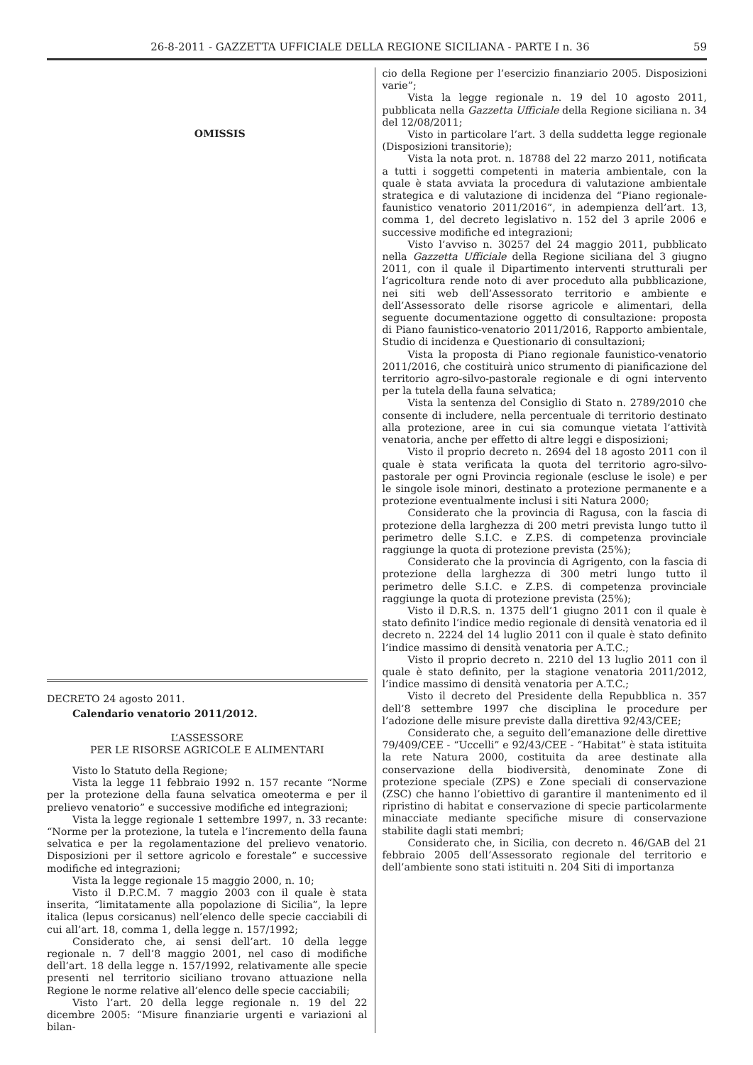26-8-2011 - GAZZETTA UFFICIALE DELLA REGIONE SICILIANA - PARTE I n. 36 59
OMISSIS
DECRETO 24 agosto 2011.
Calendario venatorio 2011/2012.
L’ASSESSORE
PER LE RISORSE AGRICOLE E ALIMENTARI
Visto lo Statuto della Regione;
Vista la legge 11 febbraio 1992 n. 157 recante “Norme per la protezione della fauna selvatica omeoterma e per il prelievo venatorio” e successive modifiche ed integrazioni;
Vista la legge regionale 1 settembre 1997, n. 33 recante: “Norme per la protezione, la tutela e l’incremento della fauna selvatica e per la regolamentazione del prelievo venatorio. Disposizioni per il settore agricolo e forestale” e successive modifiche ed integrazioni;
Vista la legge regionale 15 maggio 2000, n. 10;
Visto il D.P.C.M. 7 maggio 2003 con il quale è stata inserita, “limitatamente alla popolazione di Sicilia”, la lepre italica (lepus corsicanus) nell’elenco delle specie cacciabili di cui all’art. 18, comma 1, della legge n. 157/1992;
Considerato che, ai sensi dell’art. 10 della legge regionale n. 7 dell’8 maggio 2001, nel caso di modifiche dell’art. 18 della legge n. 157/1992, relativamente alle specie presenti nel territorio siciliano trovano attuazione nella Regione le norme relative all’elenco delle specie cacciabili;
Visto l’art. 20 della legge regionale n. 19 del 22 dicembre 2005: “Misure finanziarie urgenti e variazioni al bilan-
cio della Regione per l’esercizio finanziario 2005. Disposizioni varie”;
Vista la legge regionale n. 19 del 10 agosto 2011, pubblicata nella Gazzetta Ufficiale della Regione siciliana n. 34 del 12/08/2011;
Visto in particolare l’art. 3 della suddetta legge regionale (Disposizioni transitorie);
Vista la nota prot. n. 18788 del 22 marzo 2011, notificata a tutti i soggetti competenti in materia ambientale, con la quale è stata avviata la procedura di valutazione ambientale strategica e di valutazione di incidenza del “Piano regionale-faunistico venatorio 2011/2016”, in adempienza dell’art. 13, comma 1, del decreto legislativo n. 152 del 3 aprile 2006 e successive modifiche ed integrazioni;
Visto l’avviso n. 30257 del 24 maggio 2011, pubblicato nella Gazzetta Ufficiale della Regione siciliana del 3 giugno 2011, con il quale il Dipartimento interventi strutturali per l’agricoltura rende noto di aver proceduto alla pubblicazione, nei siti web dell’Assessorato territorio e ambiente e dell’Assessorato delle risorse agricole e alimentari, della seguente documentazione oggetto di consultazione: proposta di Piano faunistico-venatorio 2011/2016, Rapporto ambientale, Studio di incidenza e Questionario di consultazioni;
Vista la proposta di Piano regionale faunistico-venatorio 2011/2016, che costituirà unico strumento di pianificazione del territorio agro-silvo-pastorale regionale e di ogni intervento per la tutela della fauna selvatica;
Vista la sentenza del Consiglio di Stato n. 2789/2010 che consente di includere, nella percentuale di territorio destinato alla protezione, aree in cui sia comunque vietata l’attività venatoria, anche per effetto di altre leggi e disposizioni;
Visto il proprio decreto n. 2694 del 18 agosto 2011 con il quale è stata verificata la quota del territorio agro-silvo-pastorale per ogni Provincia regionale (escluse le isole) e per le singole isole minori, destinato a protezione permanente e a protezione eventualmente inclusi i siti Natura 2000;
Considerato che la provincia di Ragusa, con la fascia di protezione della larghezza di 200 metri prevista lungo tutto il perimetro delle S.I.C. e Z.P.S. di competenza provinciale raggiunge la quota di protezione prevista (25%);
Considerato che la provincia di Agrigento, con la fascia di protezione della larghezza di 300 metri lungo tutto il perimetro delle S.I.C. e Z.P.S. di competenza provinciale raggiunge la quota di protezione prevista (25%);
Visto il D.R.S. n. 1375 dell’1 giugno 2011 con il quale è stato definito l’indice medio regionale di densità venatoria ed il decreto n. 2224 del 14 luglio 2011 con il quale è stato definito l’indice massimo di densità venatoria per A.T.C.;
Visto il proprio decreto n. 2210 del 13 luglio 2011 con il quale è stato definito, per la stagione venatoria 2011/2012, l’indice massimo di densità venatoria per A.T.C.;
Visto il decreto del Presidente della Repubblica n. 357 dell’8 settembre 1997 che disciplina le procedure per l’adozione delle misure previste dalla direttiva 92/43/CEE;
Considerato che, a seguito dell’emanazione delle direttive 79/409/CEE - “Uccelli” e 92/43/CEE - “Habitat” è stata istituita la rete Natura 2000, costituita da aree destinate alla conservazione della biodiversità, denominate Zone di protezione speciale (ZPS) e Zone speciali di conservazione (ZSC) che hanno l’obiettivo di garantire il mantenimento ed il ripristino di habitat e conservazione di specie particolarmente minacciate mediante specifiche misure di conservazione stabilite dagli stati membri;
Considerato che, in Sicilia, con decreto n. 46/GAB del 21 febbraio 2005 dell’Assessorato regionale del territorio e dell’ambiente sono stati istituiti n. 204 Siti di importanza